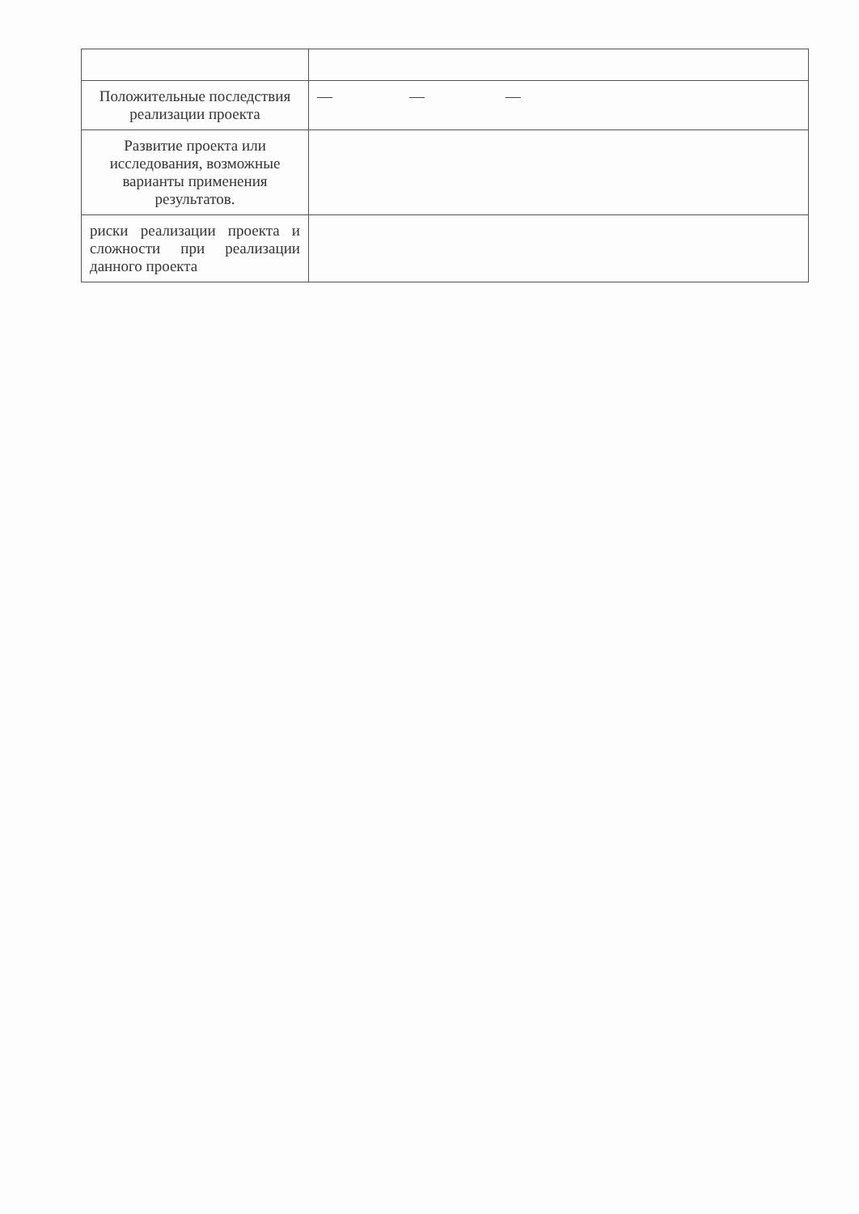| Положительные последствия реализации проекта | — — — |
| Развитие проекта или исследования, возможные варианты применения результатов. | |
| риски реализации проекта и сложности при реализации данного проекта | |